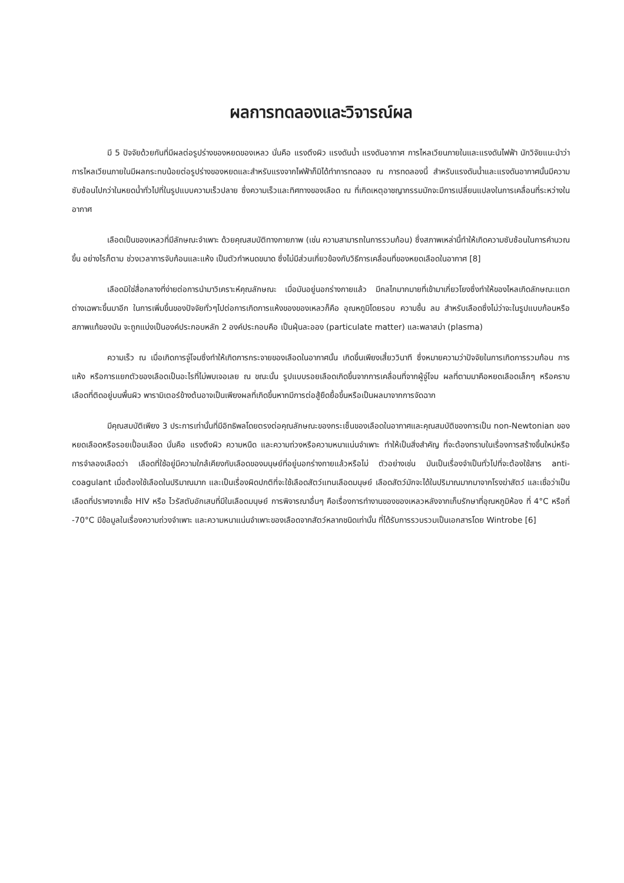ผลการทดลองและวิจารณ์ผล
มี 5 ปัจจัยด้วยกันที่มีผลต่อรูปร่างของหยดของเหลว นั่นคือ แรงตึงผิว แรงดันน้ำ แรงดันอากาศ การไหลเวียนภายในและแรงดันไฟฟ้า นักวิจัยแนะนำว่า การไหลเวียนภายในมีผลกระทบน้อยต่อรูปร่างของหยดและสำหรับแรงจากไฟฟ้าก็มิได้ทำการทดลอง ณ การทดลองนี้ สำหรับแรงดันน้ำและแรงดันอากาศนั้นมีความซับซ้อนไปกว่าในหยดน้ำทั่วไปที่ในรูปแบบความเร็วปลาย ซึ่งความเร็วและทิศทางของเลือด ณ ที่เกิดเหตุอาชญากรรมมักจะมีการเปลี่ยนแปลงในการเคลื่อนที่ระหว่างในอากาศ
เลือดเป็นของเหลวที่มีลักษณะจำเพาะ ด้วยคุณสมบัติทางกายภาพ (เช่น ความสามารถในการรวมก้อน) ซึ่งสภาพเหล่านี้ทำให้เกิดความซับซ้อนในการคำนวณขึ้น อย่างไรก็ตาม ช่วงเวลาการจับก้อนและแห้ง เป็นตัวกำหนดขนาด ซึ่งไม่มีส่วนเกี่ยวข้องกับวิธีการเคลื่อนที่ของหยดเลือดในอากาศ [8]
เลือดมิใช่สื่อกลางที่ง่ายต่อการนำมาวิเคราะห์คุณลักษณะ เมื่อมันอยู่นอกร่างกายแล้ว มีกลไกมากมายที่เข้ามาเกี่ยวโยงซึ่งทำให้ของไหลเกิดลักษณะแตกต่างเฉพาะขึ้นมาอีก ในการเพิ่มขึ้นของปัจจัยทั่วๆไปต่อการเกิดการแห้งของของเหลวก็คือ อุณหภูมิโดยรอบ ความชื้น ลม สำหรับเลือดซึ่งไม่ว่าจะในรูปแบบก้อนหรือสภาพแท้ของมัน จะถูกแบ่งเป็นองค์ประกอบหลัก 2 องค์ประกอบคือ เป็นฝุ่นละออง (particulate matter) และพลาสม่า (plasma)
ความเร็ว ณ เมื่อเกิดการจู่โจมซึ่งทำให้เกิดการกระจายของเลือดในอากาศนั้น เกิดขึ้นเพียงเสี้ยววินาที ซึ่งหมายความว่าปัจจัยในการเกิดการรวมก้อน การแห้ง หรือการแยกตัวของเลือดเป็นอะไรที่ไม่พบเจอเลย ณ ขณะนั้น รูปแบบรอยเลือดเกิดขึ้นจากการเคลื่อนที่จากผู้จู่โจม ผลที่ตามมาคือหยดเลือดเล็กๆ หรือคราบเลือดที่ติดอยู่บนพื้นผิว พารามิเตอร์ข้างต้นอาจเป็นเพียงผลที่เกิดขึ้นหากมีการต่อสู้ยืดยื้อขึ้นหรือเป็นผลมาจากการจัดฉาก
มีคุณสมบัติเพียง 3 ประการเท่านั้นที่มีอิทธิพลโดยตรงต่อคุณลักษณะของกระเซ็นของเลือดในอากาศและคุณสมบัติของการเป็น non-Newtonian ของหยดเลือดหรือรอยเปื้อนเลือด นั่นคือ แรงตึงผิว ความหนืด และความถ่วงหรือความหนาแน่นจำเพาะ ทำให้เป็นสิ่งสำคัญ ที่จะต้องทราบในเรื่องการสร้างขึ้นใหม่หรือการจำลองเลือดว่า เลือดที่ใช้อยู่มีความใกล้เคียงกับเลือดของมนุษย์ที่อยู่นอกร่างกายแล้วหรือไม่ ตัวอย่างเช่น มันเป็นเรื่องจำเป็นทั่วไปที่จะต้องใช้สาร anti-coagulant เมื่อต้องใช้เลือดในปริมาณมาก และเป็นเรื่องผิดปกติที่จะใช้เลือดสัตว์แทนเลือดมนุษย์ เลือดสัตว์มักจะได้ในปริมาณมากมาจากโรงฆ่าสัตว์ และเชื่อว่าเป็นเลือดที่ปราศจากเชื้อ HIV หรือ ไวรัสตับอักเสบที่มีในเลือดมนุษย์ การพิจารณาอื่นๆ คือเรื่องการทำงานของของเหลวหลังจากเก็บรักษาที่อุณหภูมิห้อง ที่ 4°C หรือที่ -70°C มีข้อมูลในเรื่องความถ่วงจำเพาะ และความหนาแน่นจำเพาะของเลือดจากสัตว์หลากชนิดเท่านั้น ที่ได้รับการรวบรวมเป็นเอกสารโดย Wintrobe [6]